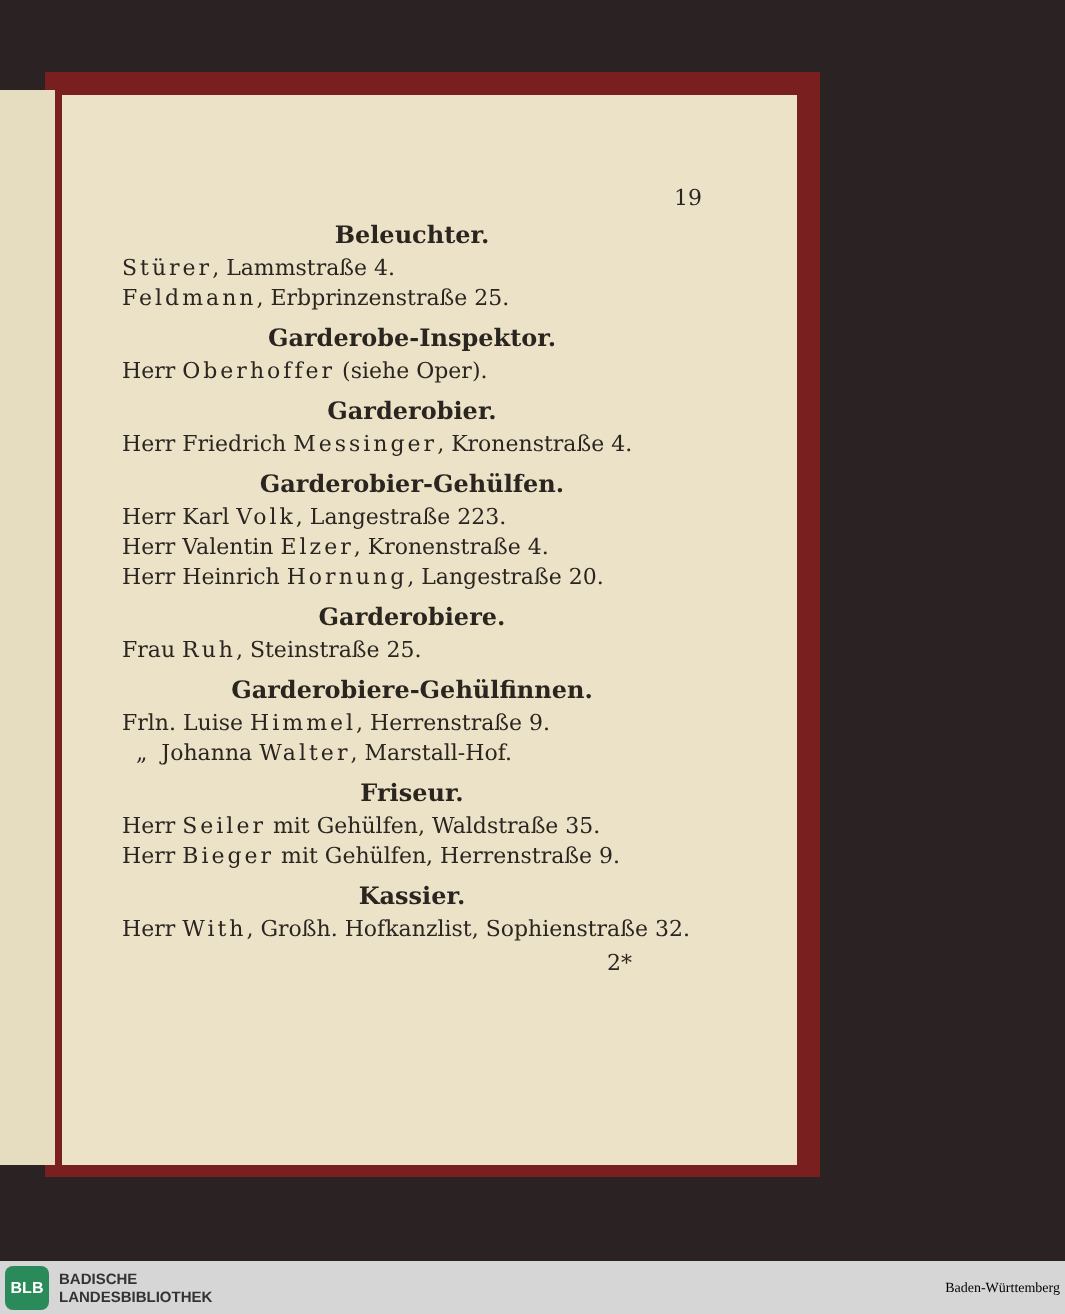19
Beleuchter.
Stürer, Lammstraße 4.
Feldmann, Erbprinzenstraße 25.
Garderobe-Inspektor.
Herr Oberhoffer (siehe Oper).
Garderobier.
Herr Friedrich Messinger, Kronenstraße 4.
Garderobier-Gehülfen.
Herr Karl Volk, Langestraße 223.
Herr Valentin Elzer, Kronenstraße 4.
Herr Heinrich Hornung, Langestraße 20.
Garderobiere.
Frau Ruh, Steinstraße 25.
Garderobiere-Gehülfinnen.
Frln. Luise Himmel, Herrenstraße 9.
„ Johanna Walter, Marstall-Hof.
Friseur.
Herr Seiler mit Gehülfen, Waldstraße 35.
Herr Bieger mit Gehülfen, Herrenstraße 9.
Kassier.
Herr With, Großh. Hofkanzlist, Sophienstraße 32.
2*
BLB
BADISCHE
LANDESBIBLIOTHEK
Baden-Württemberg